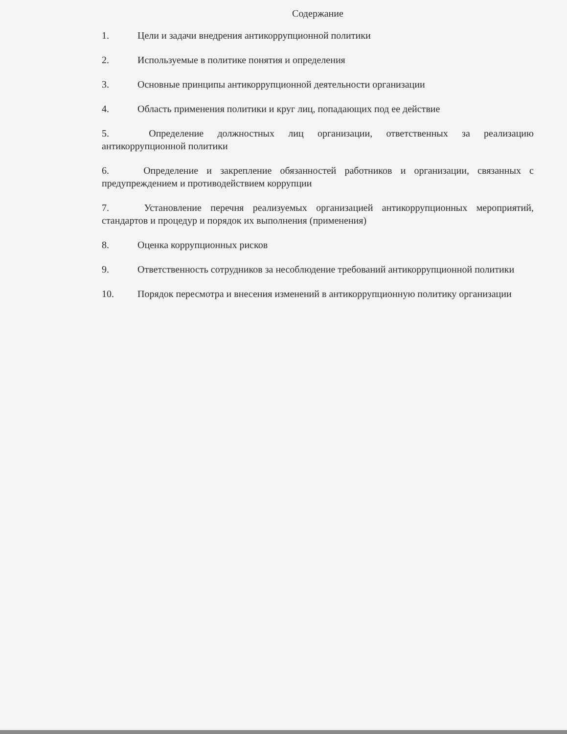Содержание
1. Цели и задачи внедрения антикоррупционной политики
2. Используемые в политике понятия и определения
3. Основные принципы антикоррупционной деятельности организации
4. Область применения политики и круг лиц, попадающих под ее действие
5. Определение должностных лиц организации, ответственных за реализацию антикоррупционной политики
6. Определение и закрепление обязанностей работников и организации, связанных с предупреждением и противодействием коррупции
7. Установление перечня реализуемых организацией антикоррупционных мероприятий, стандартов и процедур и порядок их выполнения (применения)
8. Оценка коррупционных рисков
9. Ответственность сотрудников за несоблюдение требований антикоррупционной политики
10. Порядок пересмотра и внесения изменений в антикоррупционную политику организации